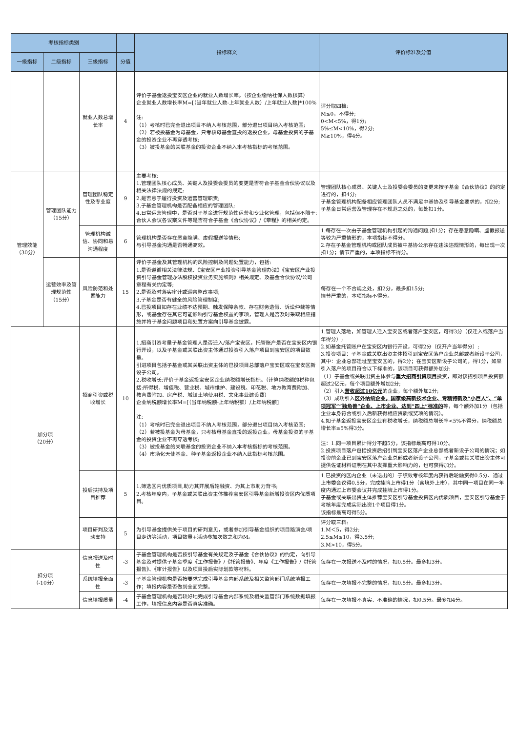| 考核指标类别 | | | | 指标释义 | 评价标准及分值 |
| --- | --- | --- | --- | --- | --- |
| 一级指标 | 二级指标 | 三级指标 | 分值 | | |
| | | 就业人数总增长率 | 4 | 评价子基金返投宝安区企业的就业人数增长率。（按企业缴纳社保人数核算） 企业就业人数增长率M=[（当年就业人数-上年就业人数）/上年就业人数]*100% 注: （1）考核时已完全退出项目不纳入考核范围，部分退出项目纳入考核范围; （2）若被投基金为母基金，只考核母基金直投的返投企业，母基金投资的子基金的投资企业不再穿透考核; （3）被投基金的关联基金的投资企业不纳入本考核指标的考核范围。 | 评分取四档: M≤0，不得分; 0<M<5%，得1分; 5%≤M<10%，得2分; M≥10%，得4分。 |
| 管理效能 （30分） | 管理团队能力 （15分） | 管理团队稳定性及专业度 | 9 | 主要考核: 1.管理团队核心成员、关键人及投委会委员的变更是否符合子基金合伙协议以及相关法律法规的规定; 2.是否怠于履行投资及运营管理职责; 3.子基金管理机构是否配备相应的管理团队; 4.日常运营管理中，是否对子基金进行规范性运营和专业化管理，包括但不限于:合伙人会议各议案文件等是否符合子基金《合伙协议》/《章程》的相关约定。 | 管理团队核心成员、关键人士及投委会委员的变更未按子基金《合伙协议》的约定进行的，扣4分; 子基金管理机构配备相应管理团队人员不满足中基协及引导基金要求的，扣2分; 子基金日常运营及管理存在不规范之处的，每处扣1分。 |
| | | 管理机构诚信、协同和易沟通程度 | 6 | 管理机构是否存在恶意隐瞒、虚假报送等情形; 与引导基金沟通是否畅通高效。 | 1.每存在一次由子基金管理机构引起的沟通问题,扣1分；存在恶意隐瞒、虚假报送等较为严重情形的，本项指标不得分。 2.存在子基金管理机构或团队成员被中基协公示存在违法违规情形的，每出现一次扣1分；情节严重的，本项指标不得分。 |
| | 运营效率及管理规范性 （15分） | 风险防范和处置能力 | 15 | 评价子基金及其管理机构的风险控制及问题处置能力，包括: 1.是否遵循相关法律法规、《宝安区产业投资引导基金管理办法》《宝安区产业投资引导基金管理办法股权投资业务实施细则》相关规定、及基金合伙协议/公司章程有关约定等; 2.是否及时落实审计或巡察整改事项; 3.子基金是否有健全的风险管理制度; 4.已投项目如存在业绩不达预期、触发保障条款、存在财务造假、诉讼仲裁等情形，或基金存在其它可能影响引导基金权益的事项，管理人是否及时采取相应措施并将子基金问题项目和处置方案向引导基金披露。 | 每存在一个不合规之处，扣2分，最多扣15分; 情节严重的，本项指标不得分。 |
| 加分项 （20分） | | 招商引资或税收增长 | 10 | 1.招商引资考量子基金管理人是否迁入/落户宝安区，托管账户是否在宝安区内银行开设，以及子基金或关联出资主体通过投资引入落户项目到宝安区的项目数量。 引进项目包括子基金或其关联出资主体的已投项目总部落户宝安区或在宝安区新设子公司。 2.税收增长:评价子基金返投宝安区企业纳税额增长指标。（计算纳税额的税种包括:所得税、增值税、营业税、城市维护、建设税、印花税、地方教育费附加、教育费附加、房产税、城镇土地使用税、文化事业建设费） 企业纳税额增长率M=[（当年纳税额-上年纳税额）/上年纳税额] 注: （1）考核时已完全退出项目不纳入考核范围，部分退出项目纳入考核范围; （2）若被投基金为母基金，只考核母基金直投的返投企业，母基金投资的子基金的投资企业不再穿透考核; （3）被投基金的关联基金的投资企业不纳入本考核指标的考核范围。 （4）市场化天使基金、种子基金返投企业不纳入此指标考核范围。 | 1.管理人落地，如管理人迁入宝安区或者落户宝安区，可得3分（仅迁入或落户当年得分）; 2.如基金托管账户在宝安区内银行开设，可得2分（仅开户当年得分）; 3.投资项目：子基金或关联出资主体招引到宝安区落户企业总部或者新设子公司， 其中：企业总部迁址至宝安区的，得2分；在宝安区新设子公司的，得1分，如果引入落户的项目符合以下标准的，该项目可获得额外加分: （1）子基金或关联出资主体参与 重大招商引资项目 投资，即对该招引项目投资额超过2亿元，每个项目额外增加2分; （2）引入 营收超过10亿元 的企业，每个额外加2分; （3）成功引入 区外纳统企业，国家级高新技术企业、专精特新及“小巨人”、“单项冠军”“独角兽”企业、上市企业、达到“四上”标准的 等，每个额外加1分（包括企业本身符合或引入后新获得相应资质或奖项的情况）。 4.如子基金返投宝安区企业有税收增长，纳税额总增长率<5%不得分，纳税额总增长率≥5%得3分。 注：1.同一项目累计得分不超5分，该指标最高可得10分。 2.投资项目落户包括投资后招引到宝安区落户企业总部或者新设子公司的情况；如投资前企业已到宝安区落户企业总部或者新设子公司，子基金或其关联出资主体可提供佐证材料证明在其中发挥重大影响力的，也可获得加分。 |
| | | 投后扶持及项目推荐 | 5 | 1.筛选区内优质项目,助力其开展后轮融资、为其上市助力背书; 2.考核年度内，子基金或关联出资主体推荐宝安区引导基金新增投资区内优质项目。 | 1.已投资的区内企业（未退出的）于绩效考核年度内获得后轮融资得0.5分、通过上市委会议得0.5分，完成挂牌上市得1分（含境外上市），其中同一项目在同一年度内通过上市委会议并完成挂牌上市得1分。 子基金或关联出资主体推荐宝安区引导基金投资区内优质项目，宝安区引导基金于考核年度完成实际出资1个项目得1分。 该指标最高可得5分。 |
| | | 项目研判及活动支持 | 5 | 为引导基金提供关于项目的研判意见，或者参加引导基金组织的项目路演会/项目走访等活动，项目数量+活动参加次数之和为M。 | 评分取三档: 1.M＜5，得2分; 2.5≤M≤10，得3.5分; 3.M>10，得5分。 |
| 扣分项 （-10分） | | 信息报送及时性 | -3 | 子基金管理机构是否按引导基金有关规定及子基金《合伙协议》的约定，向引导基金及时提供子基金季度《工作报告》/《托管报告》、年度《工作报告》/《托管报告》、《审计报告》以及项目投后实际划款等材料。 | 每存在一次报送不及时的情况，扣0.5分。最多扣3分。 |
| | | 系统填报全面性 | -3 | 子基金管理机构是否按要求完成引导基金内部系统及相关监管部门系统填报工作；填报内容是否做到全面完整。 | 每存在一次填报不完整的情况，扣0.5分。最多扣3分。 |
| | | 信息填报质量 | -4 | 子基金管理机构是否较好地完成引导基金内部系统及相关监管部门系统数据填报工作，填报信息内容是否真实准确。 | 每存在一次填报不真实、不准确的情况，扣0.5分。最多扣4分。 |